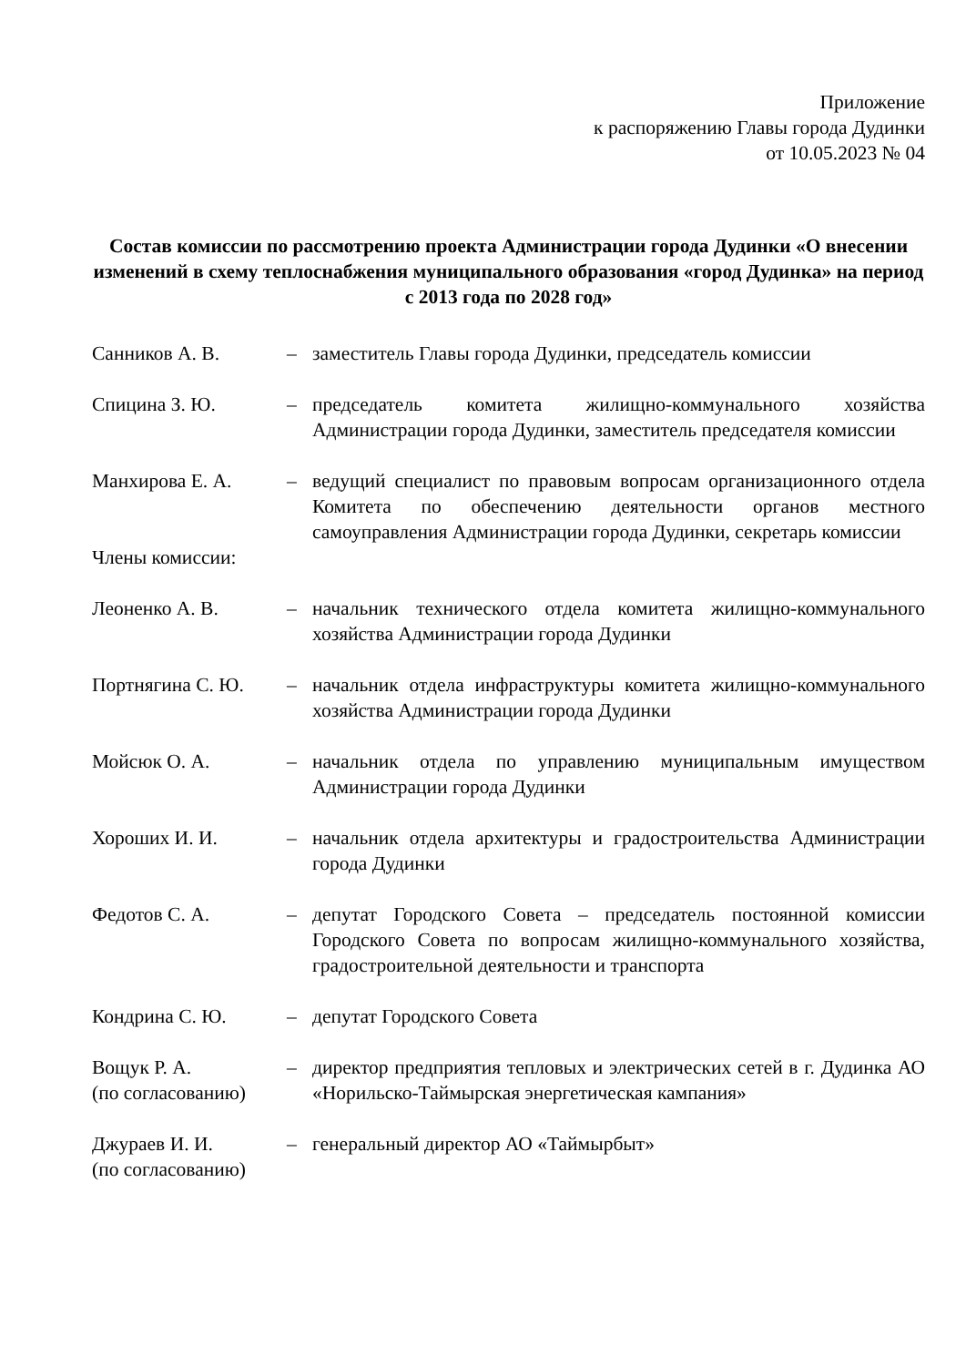Приложение
к распоряжению Главы города Дудинки
от 10.05.2023 № 04
Состав комиссии по рассмотрению проекта Администрации города Дудинки «О внесении изменений в схему теплоснабжения муниципального образования «город Дудинка» на период с 2013 года по 2028 год»
| Санников А. В. | – | заместитель Главы города Дудинки, председатель комиссии |
| Спицина З. Ю. | – | председатель комитета жилищно-коммунального хозяйства Администрации города Дудинки, заместитель председателя комиссии |
| Манхирова Е. А. | – | ведущий специалист по правовым вопросам организационного отдела Комитета по обеспечению деятельности органов местного самоуправления Администрации города Дудинки, секретарь комиссии |
| Члены комиссии: | | |
| Леоненко А. В. | – | начальник технического отдела комитета жилищно-коммунального хозяйства Администрации города Дудинки |
| Портнягина С. Ю. | – | начальник отдела инфраструктуры комитета жилищно-коммунального хозяйства Администрации города Дудинки |
| Мойсюк О. А. | – | начальник отдела по управлению муниципальным имуществом Администрации города Дудинки |
| Хороших И. И. | – | начальник отдела архитектуры и градостроительства Администрации города Дудинки |
| Федотов С. А. | – | депутат Городского Совета – председатель постоянной комиссии Городского Совета по вопросам жилищно-коммунального хозяйства, градостроительной деятельности и транспорта |
| Кондрина С. Ю. | – | депутат Городского Совета |
| Вощук Р. А. (по согласованию) | – | директор предприятия тепловых и электрических сетей в г. Дудинка АО «Норильско-Таймырская энергетическая кампания» |
| Джураев И. И. (по согласованию) | – | генеральный директор АО «Таймырбыт» |